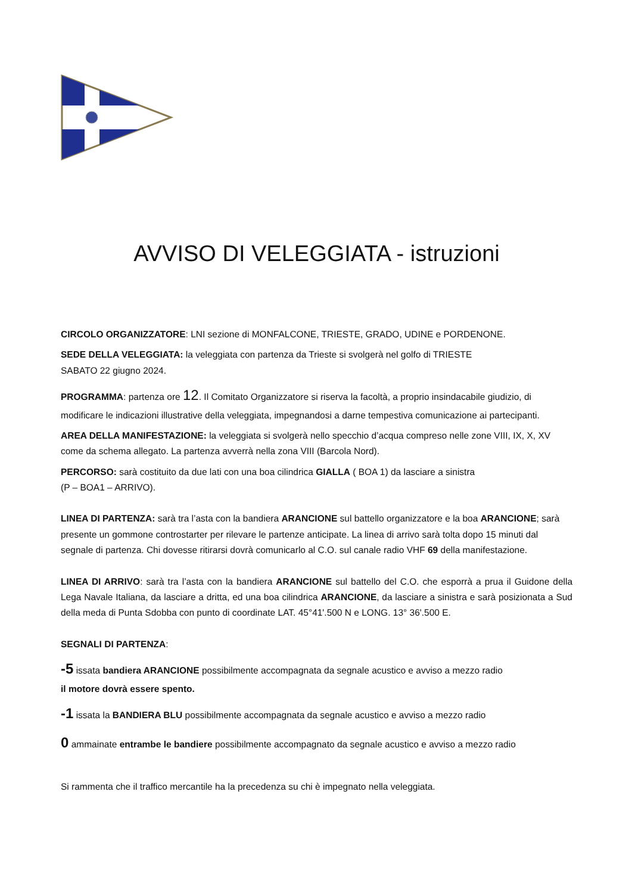AVVISO DI VELEGGIATA - istruzioni
CIRCOLO ORGANIZZATORE: LNI sezione di MONFALCONE, TRIESTE, GRADO, UDINE e PORDENONE.
SEDE DELLA VELEGGIATA: la veleggiata con partenza da Trieste si svolgerà nel golfo di TRIESTE
SABATO 22 giugno 2024.
PROGRAMMA: partenza ore 12. Il Comitato Organizzatore si riserva la facoltà, a proprio insindacabile giudizio, di modificare le indicazioni illustrative della veleggiata, impegnandosi a darne tempestiva comunicazione ai partecipanti.
AREA DELLA MANIFESTAZIONE: la veleggiata si svolgerà nello specchio d’acqua compreso nelle zone VIII, IX, X, XV come da schema allegato. La partenza avverrà nella zona VIII (Barcola Nord).
PERCORSO: sarà costituito da due lati con una boa cilindrica GIALLA ( BOA 1) da lasciare a sinistra
(P – BOA1 – ARRIVO).
LINEA DI PARTENZA: sarà tra l’asta con la bandiera ARANCIONE sul battello organizzatore e la boa ARANCIONE; sarà presente un gommone controstarter per rilevare le partenze anticipate. La linea di arrivo sarà tolta dopo 15 minuti dal segnale di partenza. Chi dovesse ritirarsi dovrà comunicarlo al C.O. sul canale radio VHF 69 della manifestazione.
LINEA DI ARRIVO: sarà tra l’asta con la bandiera ARANCIONE sul battello del C.O. che esporrà a prua il Guidone della Lega Navale Italiana, da lasciare a dritta, ed una boa cilindrica ARANCIONE, da lasciare a sinistra e sarà posizionata a Sud della meda di Punta Sdobba con punto di coordinate LAT. 45°41'.500 N e LONG. 13° 36'.500 E.
SEGNALI DI PARTENZA:
-5 issata bandiera ARANCIONE possibilmente accompagnata da segnale acustico e avviso a mezzo radio
il motore dovrà essere spento.
-1 issata la BANDIERA BLU possibilmente accompagnata da segnale acustico e avviso a mezzo radio
0 ammainate entrambe le bandiere possibilmente accompagnato da segnale acustico e avviso a mezzo radio
Si rammenta che il traffico mercantile ha la precedenza su chi è impegnato nella veleggiata.